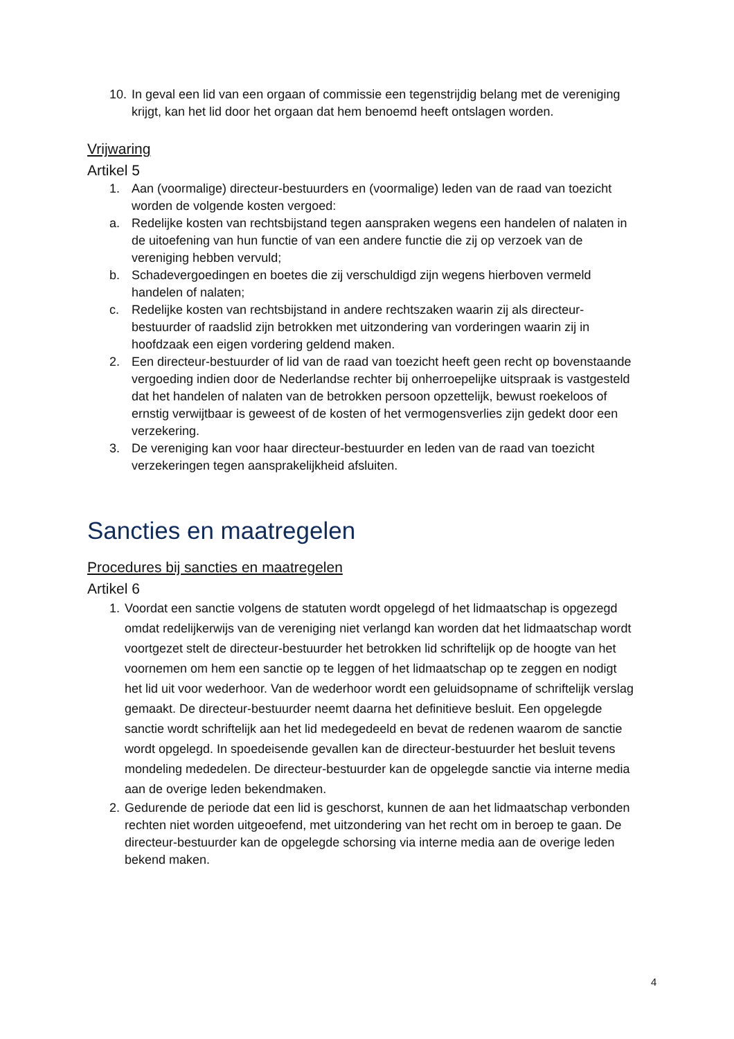10.
In geval een lid van een orgaan of commissie een tegenstrijdig belang met de vereniging krijgt, kan het lid door het orgaan dat hem benoemd heeft ontslagen worden.
Vrijwaring
Artikel 5
1. Aan (voormalige) directeur-bestuurders en (voormalige) leden van de raad van toezicht worden de volgende kosten vergoed:
a. Redelijke kosten van rechtsbijstand tegen aanspraken wegens een handelen of nalaten in de uitoefening van hun functie of van een andere functie die zij op verzoek van de vereniging hebben vervuld;
b. Schadevergoedingen en boetes die zij verschuldigd zijn wegens hierboven vermeld handelen of nalaten;
c. Redelijke kosten van rechtsbijstand in andere rechtszaken waarin zij als directeur-bestuurder of raadslid zijn betrokken met uitzondering van vorderingen waarin zij in hoofdzaak een eigen vordering geldend maken.
2. Een directeur-bestuurder of lid van de raad van toezicht heeft geen recht op bovenstaande vergoeding indien door de Nederlandse rechter bij onherroepelijke uitspraak is vastgesteld dat het handelen of nalaten van de betrokken persoon opzettelijk, bewust roekeloos of ernstig verwijtbaar is geweest of de kosten of het vermogensverlies zijn gedekt door een verzekering.
3. De vereniging kan voor haar directeur-bestuurder en leden van de raad van toezicht verzekeringen tegen aansprakelijkheid afsluiten.
Sancties en maatregelen
Procedures bij sancties en maatregelen
Artikel 6
1. Voordat een sanctie volgens de statuten wordt opgelegd of het lidmaatschap is opgezegd omdat redelijkerwijs van de vereniging niet verlangd kan worden dat het lidmaatschap wordt voortgezet stelt de directeur-bestuurder het betrokken lid schriftelijk op de hoogte van het voornemen om hem een sanctie op te leggen of het lidmaatschap op te zeggen en nodigt het lid uit voor wederhoor. Van de wederhoor wordt een geluidsopname of schriftelijk verslag gemaakt. De directeur-bestuurder neemt daarna het definitieve besluit. Een opgelegde sanctie wordt schriftelijk aan het lid medegedeeld en bevat de redenen waarom de sanctie wordt opgelegd. In spoedeisende gevallen kan de directeur-bestuurder het besluit tevens mondeling mededelen. De directeur-bestuurder kan de opgelegde sanctie via interne media aan de overige leden bekendmaken.
2. Gedurende de periode dat een lid is geschorst, kunnen de aan het lidmaatschap verbonden rechten niet worden uitgeoefend, met uitzondering van het recht om in beroep te gaan. De directeur-bestuurder kan de opgelegde schorsing via interne media aan de overige leden bekend maken.
4